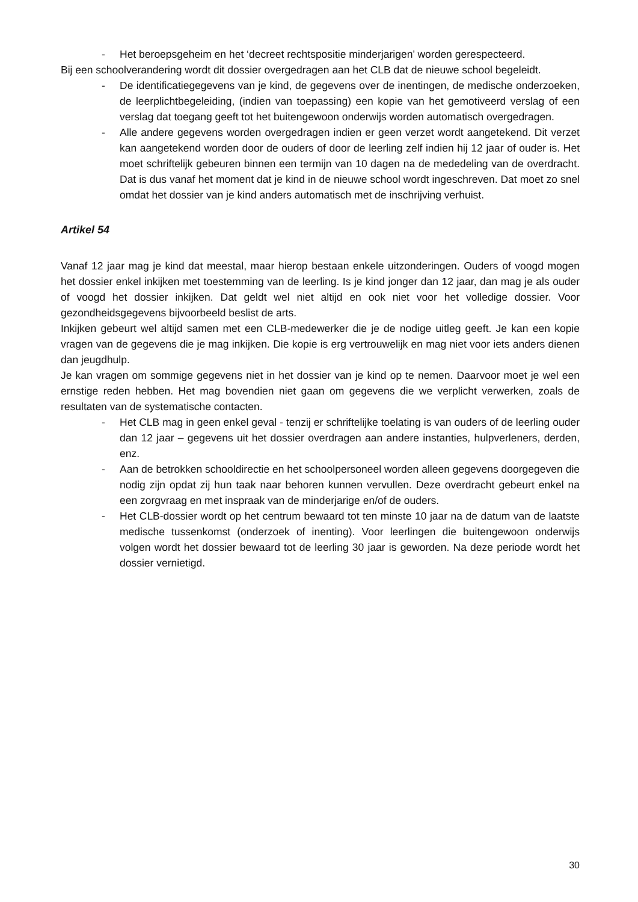- Het beroepsgeheim en het ‘decreet rechtspositie minderjarigen’ worden gerespecteerd.
Bij een schoolverandering wordt dit dossier overgedragen aan het CLB dat de nieuwe school begeleidt.
- De identificatiegegevens van je kind, de gegevens over de inentingen, de medische onderzoeken, de leerplichtbegeleiding, (indien van toepassing) een kopie van het gemotiveerd verslag of een verslag dat toegang geeft tot het buitengewoon onderwijs worden automatisch overgedragen.
- Alle andere gegevens worden overgedragen indien er geen verzet wordt aangetekend. Dit verzet kan aangetekend worden door de ouders of door de leerling zelf indien hij 12 jaar of ouder is. Het moet schriftelijk gebeuren binnen een termijn van 10 dagen na de mededeling van de overdracht. Dat is dus vanaf het moment dat je kind in de nieuwe school wordt ingeschreven. Dat moet zo snel omdat het dossier van je kind anders automatisch met de inschrijving verhuist.
Artikel 54
Vanaf 12 jaar mag je kind dat meestal, maar hierop bestaan enkele uitzonderingen. Ouders of voogd mogen het dossier enkel inkijken met toestemming van de leerling. Is je kind jonger dan 12 jaar, dan mag je als ouder of voogd het dossier inkijken. Dat geldt wel niet altijd en ook niet voor het volledige dossier. Voor gezondheidsgegevens bijvoorbeeld beslist de arts.
Inkijken gebeurt wel altijd samen met een CLB-medewerker die je de nodige uitleg geeft. Je kan een kopie vragen van de gegevens die je mag inkijken. Die kopie is erg vertrouwelijk en mag niet voor iets anders dienen dan jeugdhulp.
Je kan vragen om sommige gegevens niet in het dossier van je kind op te nemen. Daarvoor moet je wel een ernstige reden hebben. Het mag bovendien niet gaan om gegevens die we verplicht verwerken, zoals de resultaten van de systematische contacten.
- Het CLB mag in geen enkel geval - tenzij er schriftelijke toelating is van ouders of de leerling ouder dan 12 jaar – gegevens uit het dossier overdragen aan andere instanties, hulpverleners, derden, enz.
- Aan de betrokken schooldirectie en het schoolpersoneel worden alleen gegevens doorgegeven die nodig zijn opdat zij hun taak naar behoren kunnen vervullen. Deze overdracht gebeurt enkel na een zorgvraag en met inspraak van de minderjarige en/of de ouders.
- Het CLB-dossier wordt op het centrum bewaard tot ten minste 10 jaar na de datum van de laatste medische tussenkomst (onderzoek of inenting). Voor leerlingen die buitengewoon onderwijs volgen wordt het dossier bewaard tot de leerling 30 jaar is geworden. Na deze periode wordt het dossier vernietigd.
30